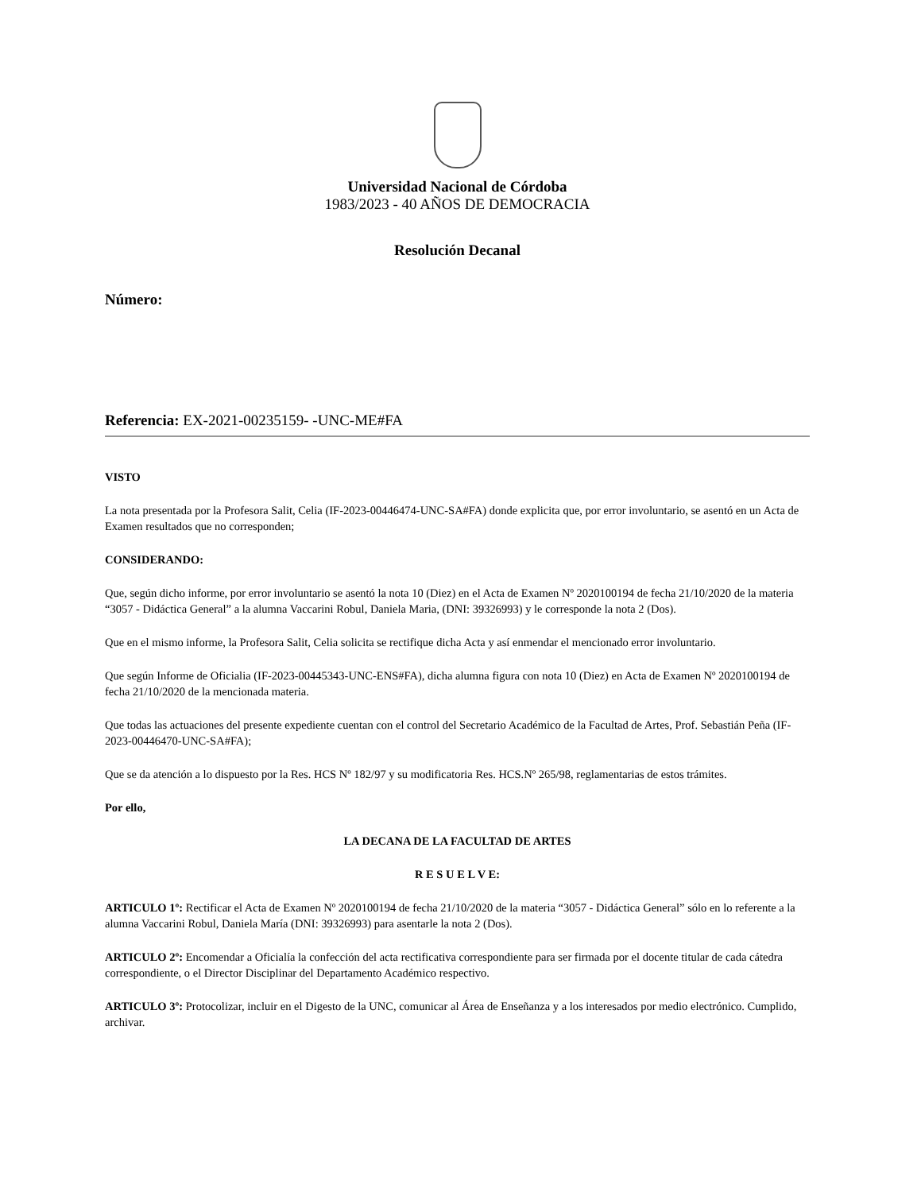Universidad Nacional de Córdoba
1983/2023 - 40 AÑOS DE DEMOCRACIA
Resolución Decanal
Número:
Referencia: EX-2021-00235159- -UNC-ME#FA
VISTO
La nota presentada por la Profesora Salit, Celia (IF-2023-00446474-UNC-SA#FA) donde explicita que, por error involuntario, se asentó en un Acta de Examen resultados que no corresponden;
CONSIDERANDO:
Que, según dicho informe, por error involuntario se asentó la nota 10 (Diez) en el Acta de Examen Nº 2020100194 de fecha 21/10/2020 de la materia “3057 - Didáctica General” a la alumna Vaccarini Robul, Daniela Maria, (DNI: 39326993) y le corresponde la nota 2 (Dos).
Que en el mismo informe, la Profesora Salit, Celia solicita se rectifique dicha Acta y así enmendar el mencionado error involuntario.
Que según Informe de Oficialia (IF-2023-00445343-UNC-ENS#FA), dicha alumna figura con nota 10 (Diez) en Acta de Examen Nº 2020100194 de fecha 21/10/2020 de la mencionada materia.
Que todas las actuaciones del presente expediente cuentan con el control del Secretario Académico de la Facultad de Artes, Prof. Sebastián Peña (IF-2023-00446470-UNC-SA#FA);
Que se da atención a lo dispuesto por la Res. HCS Nº 182/97 y su modificatoria Res. HCS.Nº 265/98, reglamentarias de estos trámites.
Por ello,
LA DECANA DE LA FACULTAD DE ARTES
R E S U E L V E:
ARTICULO 1º: Rectificar el Acta de Examen Nº 2020100194 de fecha 21/10/2020 de la materia “3057 - Didáctica General” sólo en lo referente a la alumna Vaccarini Robul, Daniela María (DNI: 39326993) para asentarle la nota 2 (Dos).
ARTICULO 2º: Encomendar a Oficialía la confección del acta rectificativa correspondiente para ser firmada por el docente titular de cada cátedra correspondiente, o el Director Disciplinar del Departamento Académico respectivo.
ARTICULO 3º: Protocolizar, incluir en el Digesto de la UNC, comunicar al Área de Enseñanza y a los interesados por medio electrónico. Cumplido, archivar.